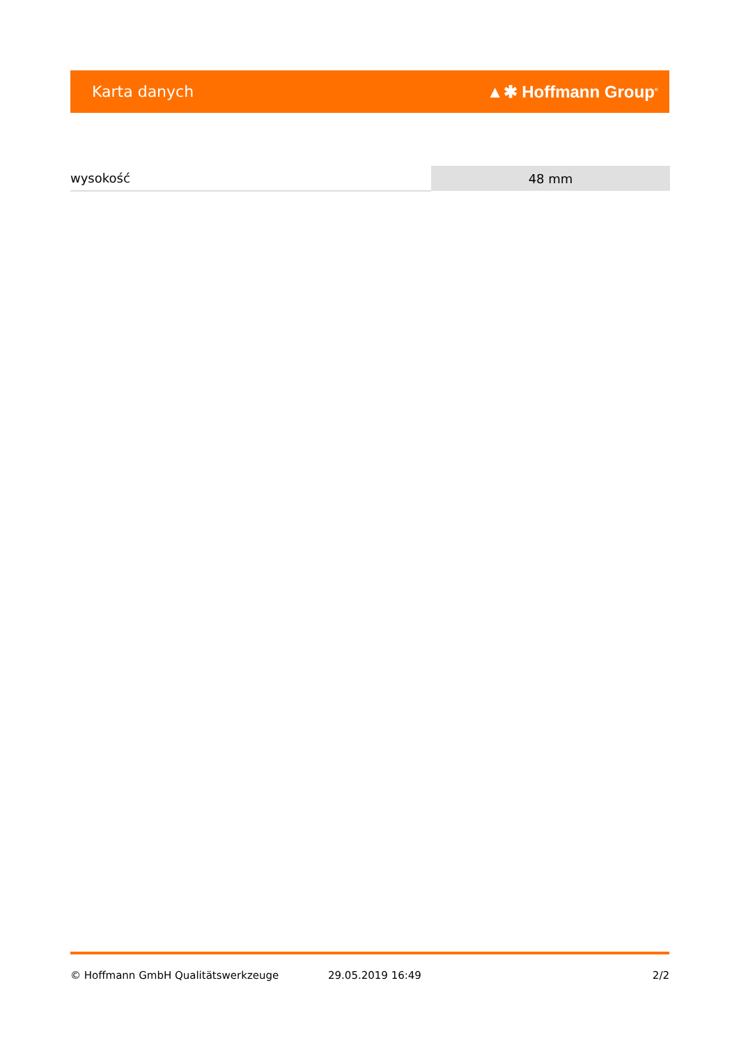Karta danych ▲✱ Hoffmann Group<sup>®</sup>
| wysokość | 48 mm |
© Hoffmann GmbH Qualitätswerkzeuge 29.05.2019 16:49 2/2